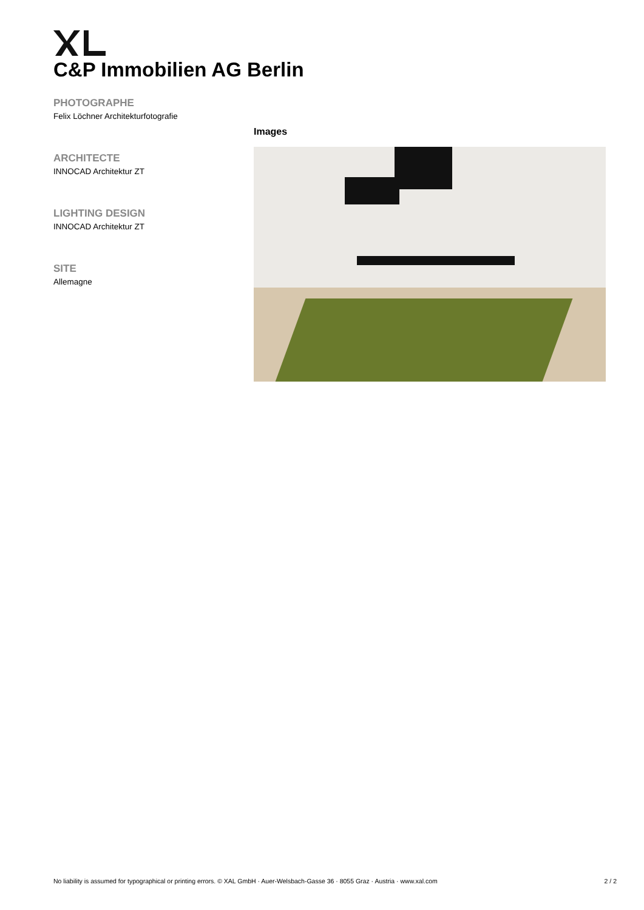C&P Immobilien AG Berlin
PHOTOGRAPHE
Felix Löchner Architekturfotografie
ARCHITECTE
INNOCAD Architektur ZT
LIGHTING DESIGN
INNOCAD Architektur ZT
SITE
Allemagne
Images
No liability is assumed for typographical or printing errors. © XAL GmbH · Auer-Welsbach-Gasse 36 · 8055 Graz · Austria · www.xal.com 2 / 2